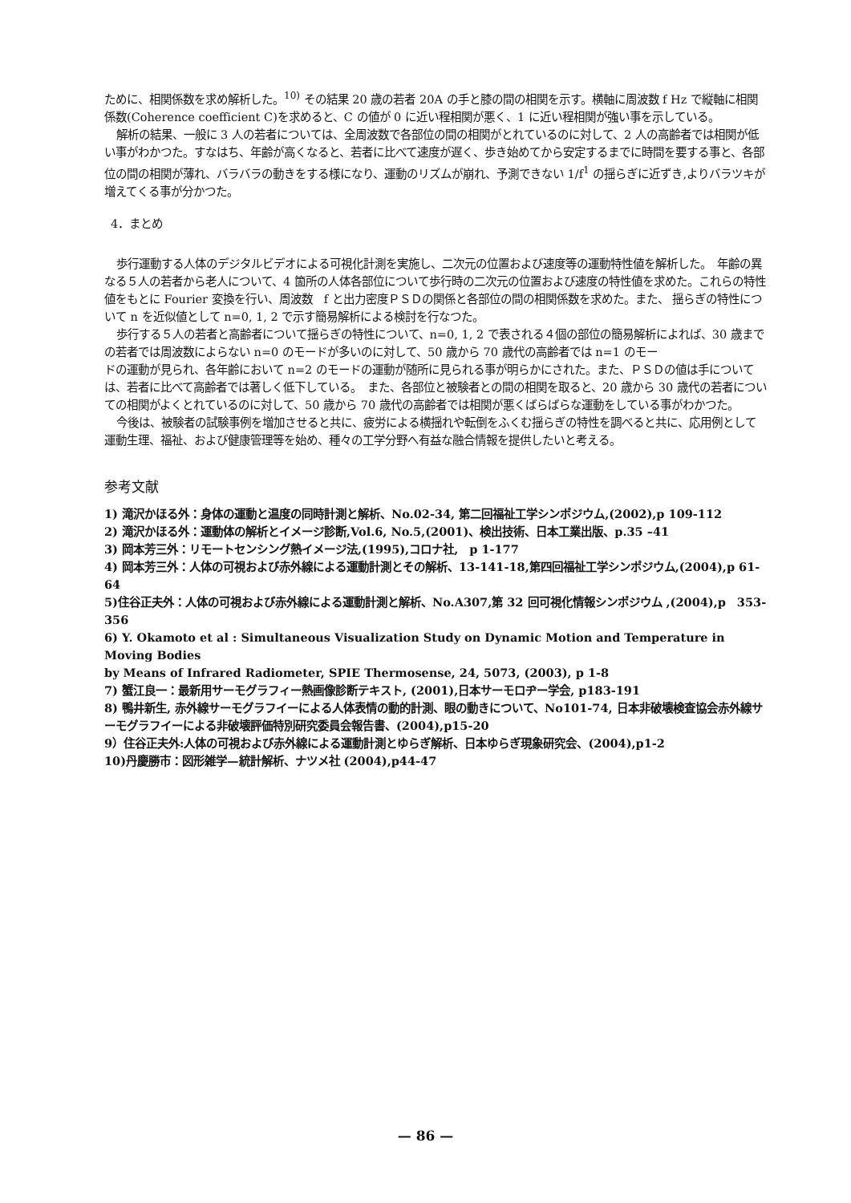ために、相関係数を求め解析した。<sup>10)</sup> その結果 20 歳の若者 20A の手と膝の間の相関を示す。横軸に周波数 f Hz で縦軸に相関係数(Coherence coefficient C)を求めると、C の値が 0 に近い程相関が悪く、1 に近い程相関が強い事を示している。
解析の結果、一般に 3 人の若者については、全周波数で各部位の間の相関がとれているのに対して、2 人の高齢者では相関が低い事がわかつた。すなはち、年齢が高くなると、若者に比べて速度が遅く、歩き始めてから安定するまでに時間を要する事と、各部位の間の相関が薄れ、バラバラの動きをする様になり、運動のリズムが崩れ、予測できない 1/f<sup>1</sup> の揺らぎに近ずき,よりバラツキが増えてくる事が分かつた。
4．まとめ
歩行運動する人体のデジタルビデオによる可視化計測を実施し、二次元の位置および速度等の運動特性値を解析した。　年齢の異なる５人の若者から老人について、4 箇所の人体各部位について歩行時の二次元の位置および速度の特性値を求めた。これらの特性値をもとに Fourier 変換を行い、周波数　f と出力密度ＰＳＤの関係と各部位の間の相関係数を求めた。また、 揺らぎの特性について n を近似値として n=0, 1, 2 で示す簡易解析による検討を行なつた。
歩行する５人の若者と高齢者について揺らぎの特性について、n=0, 1, 2 で表される４個の部位の簡易解析によれば、30 歳までの若者では周波数によらない n=0 のモードが多いのに対して、50 歳から 70 歳代の高齢者では n=1 のモー
ドの運動が見られ、各年齢において n=2 のモードの運動が随所に見られる事が明らかにされた。また、ＰＳＤの値は手については、若者に比べて高齢者では著しく低下している。　また、各部位と被験者との間の相関を取ると、20 歳から 30 歳代の若者についての相関がよくとれているのに対して、50 歳から 70 歳代の高齢者では相関が悪くばらばらな運動をしている事がわかつた。
今後は、被験者の試験事例を増加させると共に、疲労による横揺れや転倒をふくむ揺らぎの特性を調べると共に、応用例として運動生理、福祉、および健康管理等を始め、種々の工学分野へ有益な融合情報を提供したいと考える。
参考文献
1) 滝沢かほる外：身体の運動と温度の同時計測と解析、No.02-34, 第二回福祉工学シンポジウム,(2002),p 109-112
2) 滝沢かほる外：運動体の解析とイメージ診断,Vol.6, No.5,(2001)、検出技術、日本工業出版、p.35 –41
3) 岡本芳三外：リモートセンシング熱イメージ法,(1995),コロナ社,　p 1-177
4) 岡本芳三外：人体の可視および赤外線による運動計測とその解析、13-141-18,第四回福祉工学シンポジウム,(2004),p 61-64
5)住谷正夫外：人体の可視および赤外線による運動計測と解析、No.A307,第 32 回可視化情報シンポジウム ,(2004),p　353-356
6) Y. Okamoto et al : Simultaneous Visualization Study on Dynamic Motion and Temperature in Moving Bodies
by Means of Infrared Radiometer, SPIE Thermosense, 24, 5073, (2003), p 1-8
7) 蟹江良一：最新用サーモグラフィー熱画像診断テキスト, (2001),日本サーモロヂー学会, p183-191
8) 鴨井新生, 赤外線サーモグラフイーによる人体表情の動的計測、眼の動きについて、No101-74, 日本非破壊検査協会赤外線サーモグラフイーによる非破壊評価特別研究委員会報告書、(2004),p15-20
9）住谷正夫外:人体の可視および赤外線による運動計測とゆらぎ解析、日本ゆらぎ現象研究会、(2004),p1-2
10)丹慶勝市：図形雑学—統計解析、ナツメ社 (2004),p44-47
— 86 —